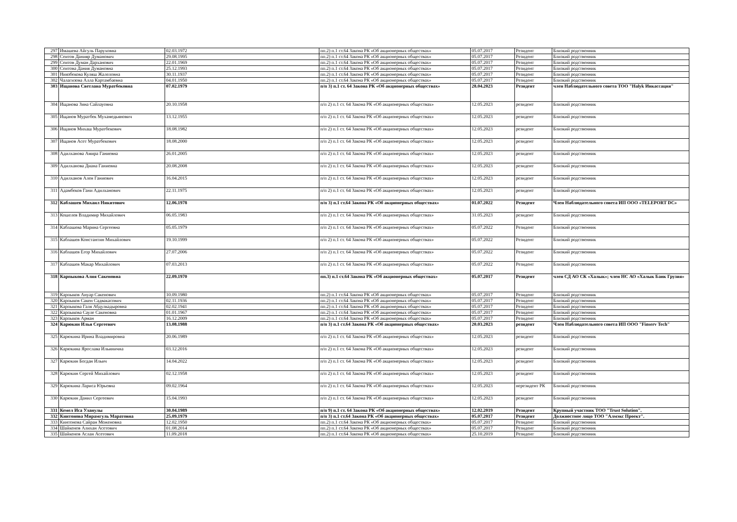| 297 | Имашева Айгуль Паруховна | 02.03.1972 | пп.2) п.1 ст.64 Закона РК «Об акционерных обществах» | 05.07.2017 | Резидент | Близкий родственник |
| 298 | Сеитов Данияр Думанович | 29.08.1995 | пп.2) п.1 ст.64 Закона РК «Об акционерных обществах» | 05.07.2017 | Резидент | Близкий родственник |
| 299 | Сеитов Думан Дарханович | 22.01.1969 | пп.2) п.1 ст.64 Закона РК «Об акционерных обществах» | 05.07.2017 | Резидент | Близкий родственник |
| 300 | Сеитова Дания Думановна | 25.12.1993 | пп.2) п.1 ст.64 Закона РК «Об акционерных обществах» | 05.07.2017 | Резидент | Близкий родственник |
| 301 | Ниязбекова Куляш Жалеловна | 30.11.1937 | пп.2) п.1 ст.64 Закона РК «Об акционерных обществах» | 05.07.2017 | Резидент | Близкий родственник |
| 302 | Чалагизова Алла Картамбаевна | 04.01.1950 | пп.2) п.1 ст.64 Закона РК «Об акционерных обществах» | 05.07.2017 | Резидент | Близкий родственник |
| 303 | Ищанова Светлана Муратбековна | 07.02.1979 | п/п 3) п.1 ст. 64 Закона РК «Об акционерных обществах» | 28.04.2023 | Резидент | член Наблюдательного совета ТОО "Halyk Инкассация" |
| 304 | Ищанова Зина Сайлауовна | 20.10.1958 | п/п 2) п.1 ст. 64 Закона РК «Об акционерных обществах» | 12.05.2023 | резидент | Близкий родственник |
| 305 | Ищанов Муратбек Мухамедьянович | 13.12.1955 | п/п 2) п.1 ст. 64 Закона РК «Об акционерных обществах» | 12.05.2023 | резидент | Близкий родственник |
| 306 | Ищанов Михаш Муратбекович | 18.08.1982 | п/п 2) п.1 ст. 64 Закона РК «Об акционерных обществах» | 12.05.2023 | резидент | Близкий родственник |
| 307 | Ищанов Асет Муратбекович | 18.08.2000 | п/п 2) п.1 ст. 64 Закона РК «Об акционерных обществах» | 12.05.2023 | резидент | Близкий родственник |
| 308 | Адилханова Амира Ганиевна | 26.01.2005 | п/п 2) п.1 ст. 64 Закона РК «Об акционерных обществах» | 12.05.2023 | резидент | Близкий родственник |
| 309 | Адилханова Диана Ганиевна | 20.08.2008 | п/п 2) п.1 ст. 64 Закона РК «Об акционерных обществах» | 12.05.2023 | резидент | Близкий родственник |
| 310 | Адилханов Ален Ганиевич | 16.04.2015 | п/п 2) п.1 ст. 64 Закона РК «Об акционерных обществах» | 12.05.2023 | резидент | Близкий родственник |
| 311 | Адамбеков Гани Адилханович | 22.11.1975 | п/п 2) п.1 ст. 64 Закона РК «Об акционерных обществах» | 12.05.2023 | резидент | Близкий родственник |
| 312 | Каблашев Михаил Никитович | 12.06.1978 | п/п 3) п.1 ст.64 Закона РК «Об акционерных обществах» | 01.07.2022 | Резидент | Член Наблюдательного совета ИП ООО «TELEPORT DC» |
| 313 | Кошелев Владимир Михайлович | 06.05.1983 | п/п 2) п.1 ст. 64 Закона РК «Об акционерных обществах» | 31.05.2023 | резидент | Близкий родственник |
| 314 | Каблашева Марина Сергеевна | 05.05.1979 | п/п 2) п.1 ст. 64 Закона РК «Об акционерных обществах» | 05.07.2022 | Резидент | Близкий родственник |
| 315 | Каблашев Константин Михайлович | 19.10.1999 | п/п 2) п.1 ст. 64 Закона РК «Об акционерных обществах» | 05.07.2022 | Резидент | Близкий родственник |
| 316 | Каблашев Егор Михайлович | 27.07.2006 | п/п 2) п.1 ст. 64 Закона РК «Об акционерных обществах» | 05.07.2022 | Резидент | Близкий родственник |
| 317 | Каблашев Макар Михайлович | 07.03.2013 | п/п 2) п.1 ст. 64 Закона РК «Об акционерных обществах» | 05.07.2022 | Резидент | Близкий родственник |
| 318 | Карпыкова Алия Сакеновна | 22.09.1970 | пп.3) п.1 ст.64 Закона РК «Об акционерных обществах» | 05.07.2017 | Резидент | член СД АО СК «Халык»; член НС АО «Халык Банк Грузия» |
| 319 | Карпыков Ануар Сакенович | 10.09.1980 | пп.2) п.1 ст.64 Закона РК «Об акционерных обществах» | 05.07.2017 | Резидент | Близкий родственник |
| 320 | Карпыков Сакен Садвакасович | 02.11.1936 | пп.2) п.1 ст.64 Закона РК «Об акционерных обществах» | 05.07.2017 | Резидент | Близкий родственник |
| 321 | Карпыкова Галя Абдулкадыровна | 02.02.1941 | пп.2) п.1 ст.64 Закона РК «Об акционерных обществах» | 05.07.2017 | Резидент | Близкий родственник |
| 322 | Карпыкова Сауле Сакеновна | 01.01.1967 | пп.2) п.1 ст.64 Закона РК «Об акционерных обществах» | 05.07.2017 | Резидент | Близкий родственник |
| 323 | Карпыков Арман | 16.12.2009 | пп.2) п.1 ст.64 Закона РК «Об акционерных обществах» | 05.07.2017 | Резидент | Близкий родственник |
| 324 | Карюкин Илья Сергеевич | 13.08.1988 | п/п 3) п.1 ст.64 Закона РК «Об акционерных обществах» | 20.03.2023 | резидент | Член Наблюдательного совета ИП ООО "Finserv Tech" |
| 325 | Карюкина Ирина Владимировна | 20.06.1989 | п/п 2) п.1 ст. 64 Закона РК «Об акционерных обществах» | 12.05.2023 | резидент | Близкий родственник |
| 326 | Карюкина Ярослава Ильинична | 03.12.2016 | п/п 2) п.1 ст. 64 Закона РК «Об акционерных обществах» | 12.05.2023 | резидент | Близкий родственник |
| 327 | Карюкин Богдан Ильич | 14.04.2022 | п/п 2) п.1 ст. 64 Закона РК «Об акционерных обществах» | 12.05.2023 | резидент | Близкий родственник |
| 328 | Карюкин Сергей Михайлович | 02.12.1958 | п/п 2) п.1 ст. 64 Закона РК «Об акционерных обществах» | 12.05.2023 | резидент | Близкий родственник |
| 329 | Карюкина Лариса Юрьевна | 09.02.1964 | п/п 2) п.1 ст. 64 Закона РК «Об акционерных обществах» | 12.05.2023 | нерезидент РК | Близкий родственник |
| 330 | Карюкин Данил Сергеевич | 15.04.1993 | п/п 2) п.1 ст. 64 Закона РК «Об акционерных обществах» | 12.05.2023 | резидент | Близкий родственник |
| 331 | Кемел Иса Уланулы | 30.04.1989 | п/п 9) п.1 ст. 64 Закона РК «Об акционерных обществах» | 12.02.2019 | Резидент | Крупный участник ТОО "Trust Solution". |
| 332 | Кинтонова Мирамгуль Маратовна | 25.09.1979 | п/п 3) п.1 ст.64 Закона РК «Об акционерных обществах» | 05.07.2017 | Резидент | Должностное лицо ТОО "Алмэкс Проект". |
| 333 | Кинтонова Сайран Моженовна | 12.02.1950 | пп.2) п.1 ст.64 Закона РК «Об акционерных обществах» | 05.07.2017 | Резидент | Близкий родственник |
| 334 | Шайкенов Алихан Асетович | 01.08.2014 | пп.2) п.1 ст.64 Закона РК «Об акционерных обществах» | 05.07.2017 | Резидент | Близкий родственник |
| 335 | Шайкенов Аслан Асетович | 11.09.2018 | пп.2) п.1 ст.64 Закона РК «Об акционерных обществах» | 25.10.2019 | Резидент | Близкий родственник |